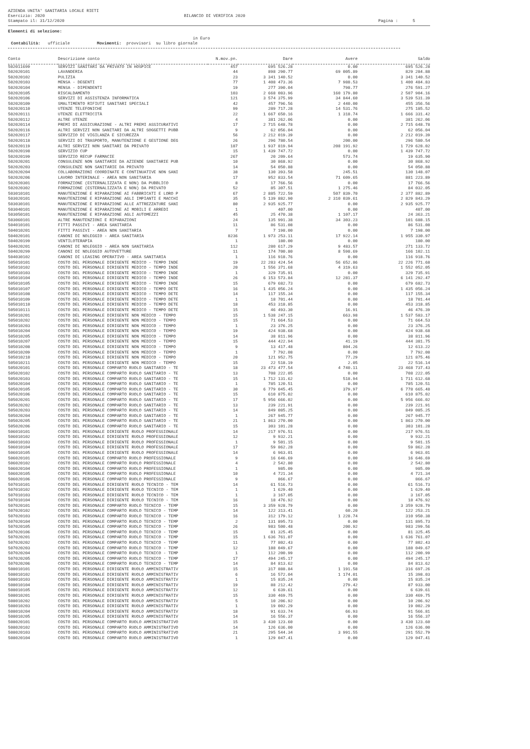AZIENDA UNITA' SANITARIA LOCALE RIETI
Esercizio: 2020 BILANCIO DI VERIFICA 2020
Stampato il: 31/12/2020 Pagina : 5
Elementi di selezione:
in Euro
Contabilità: ufficiale Movimenti: provvisori su libro giornale
| Conto | Descrizione conto | N.mov.pn. | Dare | Avere | Saldo |
| --- | --- | --- | --- | --- | --- |
| 502011699 | SERVIZI SANITARI DA PRIVATO IN HOSPICE | 457 | 695 526.28 | 0.00 | 695 526.28 |
| 502020101 | LAVANDERIA | 44 | 898 290.77 | 69 005.89 | 829 284.88 |
| 502020102 | PULIZIA | 23 | 3 341 140.52 | 0.00 | 3 341 140.52 |
| 502020103 | MENSA - DEGENTI | 77 | 1 408 473.36 | 7 988.53 | 1 400 484.83 |
| 502020104 | MENSA - DIPENDENTI | 19 | 277 390.04 | 798.77 | 276 591.27 |
| 502020105 | RISCALDAMENTO | 103 | 2 668 083.96 | 160 179.80 | 2 507 904.16 |
| 502020106 | SERVIZI DI ASSISTENZA INFORMATICA | 121 | 3 574 375.99 | 34 844.60 | 3 539 531.39 |
| 502020109 | SMALTIMENTO RIFIUTI SANITARI SPECIALI | 42 | 457 796.56 | 2 440.00 | 455 356.56 |
| 502020110 | UTENZE TELEFONICHE | 99 | 289 717.28 | 14 531.76 | 275 185.52 |
| 502020111 | UTENZE ELETTRICITÀ | 22 | 1 667 650.16 | 1 318.74 | 1 666 331.42 |
| 502020112 | ALTRE UTENZE | 4 | 381 262.06 | 0.00 | 381 262.06 |
| 502020114 | PREMI DI ASSICURAZIONE - ALTRI PREMI ASSICURATIVI | 17 | 2 715 648.78 | 0.00 | 2 715 648.78 |
| 502020116 | ALTRI SERVIZI NON SANITARI DA ALTRI SOGGETTI PUBB | 9 | 62 056.04 | 0.00 | 62 056.04 |
| 502020117 | SERVIZIO DI VIGILANZA E SICUREZZA | 56 | 2 212 019.39 | 0.00 | 2 212 019.39 |
| 502020118 | SERVIZI DI TRASPORTO, MANUTENZIONE E GESTIONE DEG | 26 | 296 780.54 | 200.00 | 296 580.54 |
| 502020119 | ALTRI SERVIZI NON SANITARI DA PRIVATO | 187 | 1 937 819.94 | 208 191.92 | 1 729 628.02 |
| 502020198 | SERVIZIO CUP | 15 | 1 439 747.72 | 0.00 | 1 439 747.72 |
| 502020199 | SERVIZIO RECUP FARMACIE | 267 | 20 209.64 | 573.74 | 19 635.90 |
| 502020201 | CONSULENZE NON SANITARIE DA AZIENDE SANITARIE PUB | 10 | 30 868.92 | 0.00 | 30 868.92 |
| 502020203 | CONSULENZE NON SANITARIE DA PRIVATO | 14 | 54 050.88 | 0.00 | 54 050.88 |
| 502020204 | COLLABORAZIONI COORDINATE E CONTINUATIVE NON SANI | 38 | 130 393.58 | 245.51 | 130 148.07 |
| 502020206 | LAVORO INTERINALE - AREA NON SANITARIA | 17 | 952 833.54 | 71 609.65 | 881 223.89 |
| 502020301 | FORMAZIONE (ESTERNALIZZATA E NON) DA PUBBLICO | 8 | 17 766.56 | 0.00 | 17 766.56 |
| 502020302 | FORMAZIONE (ESTERNALIZZATA E NON) DA PRIVATO | 52 | 85 307.51 | 1 275.46 | 84 032.05 |
| 503010101 | MANUTENZIONE E RIPARAZIONE AI FABBRICATI E LORO P | 67 | 2 885 722.59 | 507 839.70 | 2 377 882.89 |
| 503020101 | MANUTENZIONE E RIPARAZIONE AGLI IMPIANTI E MACCHI | 35 | 5 139 882.90 | 2 310 039.61 | 2 829 843.29 |
| 503030101 | MANUTENZIONE E RIPARAZIONE ALLE ATTREZZATURE SANI | 80 | 2 935 925.77 | 0.00 | 2 935 925.77 |
| 503040101 | MANUTENZIONE E RIPARAZIONE AI MOBILI E ARREDI | 1 | 407.00 | 0.00 | 407.00 |
| 503050101 | MANUTENZIONE E RIPARAZIONE AGLI AUTOMEZZI | 45 | 25 470.38 | 1 107.17 | 24 363.21 |
| 503060101 | ALTRE MANUTENZIONI E RIPARAZIONI | 24 | 135 991.38 | 34 303.23 | 101 688.15 |
| 504010101 | FITTI PASSIVI - AREA SANITARIA | 11 | 86 531.08 | 0.00 | 86 531.08 |
| 504010201 | FITTI PASSIVI - AREA NON SANITARIA | 7 | 7 198.00 | 0.00 | 7 198.00 |
| 504020101 | CANONI DI NOLEGGIO - AREA SANITARIA | 8236 | 1 973 253.11 | 17 922.14 | 1 955 330.97 |
| 504020199 | VENTILOTERAPIA | 1 | 180.00 | 0.00 | 180.00 |
| 504020201 | CANONI DI NOLEGGIO - AREA NON SANITARIA | 112 | 280 617.29 | 9 483.57 | 271 133.72 |
| 504020299 | CANONI DI NOLEGGIO AUTOVETTURE | 11 | 174 700.80 | 8 598.69 | 166 102.11 |
| 504030102 | CANONI DI LEASING OPERATIVO - AREA SANITARIA | 1 | 116 918.76 | 0.00 | 116 918.76 |
| 505010101 | COSTO DEL PERSONALE DIRIGENTE MEDICO - TEMPO INDE | 19 | 22 283 424.54 | 56 652.86 | 22 226 771.68 |
| 505010102 | COSTO DEL PERSONALE DIRIGENTE MEDICO - TEMPO INDE | 20 | 1 556 371.68 | 4 319.63 | 1 552 052.05 |
| 505010103 | COSTO DEL PERSONALE DIRIGENTE MEDICO - TEMPO INDE | 1 | 329 735.91 | 0.00 | 329 735.91 |
| 505010104 | COSTO DEL PERSONALE DIRIGENTE MEDICO - TEMPO INDE | 26 | 6 153 573.84 | 12 281.37 | 6 141 292.47 |
| 505010105 | COSTO DEL PERSONALE DIRIGENTE MEDICO - TEMPO INDE | 15 | 679 682.73 | 0.00 | 679 682.73 |
| 505010107 | COSTO DEL PERSONALE DIRIGENTE MEDICO - TEMPO DETE | 16 | 1 435 056.24 | 0.00 | 1 435 056.24 |
| 505010108 | COSTO DEL PERSONALE DIRIGENTE MEDICO - TEMPO DETE | 14 | 117 155.34 | 0.00 | 117 155.34 |
| 505010109 | COSTO DEL PERSONALE DIRIGENTE MEDICO - TEMPO DETE | 1 | 18 701.44 | 0.00 | 18 701.44 |
| 505010110 | COSTO DEL PERSONALE DIRIGENTE MEDICO - TEMPO DETE | 18 | 453 318.85 | 0.00 | 453 318.85 |
| 505010111 | COSTO DEL PERSONALE DIRIGENTE MEDICO - TEMPO DETE | 15 | 46 493.30 | 16.91 | 46 476.39 |
| 505010201 | COSTO DEL PERSONALE DIRIGENTE NON MEDICO - TEMPO | 15 | 1 538 247.15 | 663.98 | 1 537 583.17 |
| 505010202 | COSTO DEL PERSONALE DIRIGENTE NON MEDICO - TEMPO | 15 | 71 664.53 | 0.00 | 71 664.53 |
| 505010203 | COSTO DEL PERSONALE DIRIGENTE NON MEDICO - TEMPO | 1 | 23 376.25 | 0.00 | 23 376.25 |
| 505010204 | COSTO DEL PERSONALE DIRIGENTE NON MEDICO - TEMPO | 19 | 424 938.68 | 0.00 | 424 938.68 |
| 505010205 | COSTO DEL PERSONALE DIRIGENTE NON MEDICO - TEMPO | 14 | 38 811.96 | 0.00 | 38 811.96 |
| 505010207 | COSTO DEL PERSONALE DIRIGENTE NON MEDICO - TEMPO | 15 | 444 422.94 | 41.19 | 444 381.75 |
| 505010208 | COSTO DEL PERSONALE DIRIGENTE NON MEDICO - TEMPO | 9 | 13 417.48 | 804.26 | 12 613.22 |
| 505010209 | COSTO DEL PERSONALE DIRIGENTE NON MEDICO - TEMPO | 1 | 7 792.08 | 0.00 | 7 792.08 |
| 505010210 | COSTO DEL PERSONALE DIRIGENTE NON MEDICO - TEMPO | 20 | 121 952.75 | 77.29 | 121 875.46 |
| 505010211 | COSTO DEL PERSONALE DIRIGENTE NON MEDICO - TEMPO | 15 | 22 518.19 | 2.05 | 22 516.14 |
| 505020101 | COSTO DEL PERSONALE COMPARTO RUOLO SANITARIO - TE | 18 | 23 473 477.54 | 4 740.11 | 23 468 737.43 |
| 505020102 | COSTO DEL PERSONALE COMPARTO RUOLO SANITARIO - TE | 13 | 708 222.05 | 0.00 | 708 222.05 |
| 505020103 | COSTO DEL PERSONALE COMPARTO RUOLO SANITARIO - TE | 15 | 1 712 131.62 | 518.94 | 1 711 612.68 |
| 505020104 | COSTO DEL PERSONALE COMPARTO RUOLO SANITARIO - TE | 1 | 785 120.51 | 0.00 | 785 120.51 |
| 505020105 | COSTO DEL PERSONALE COMPARTO RUOLO SANITARIO - TE | 30 | 6 779 045.45 | 379.97 | 6 778 665.48 |
| 505020106 | COSTO DEL PERSONALE COMPARTO RUOLO SANITARIO - TE | 15 | 610 875.02 | 0.00 | 610 875.02 |
| 505020201 | COSTO DEL PERSONALE COMPARTO RUOLO SANITARIO - TE | 17 | 5 956 666.02 | 0.00 | 5 956 666.02 |
| 505020202 | COSTO DEL PERSONALE COMPARTO RUOLO SANITARIO - TE | 13 | 239 221.91 | 0.00 | 239 221.91 |
| 505020203 | COSTO DEL PERSONALE COMPARTO RUOLO SANITARIO - TE | 14 | 849 085.25 | 0.00 | 849 085.25 |
| 505020204 | COSTO DEL PERSONALE COMPARTO RUOLO SANITARIO - TE | 1 | 267 945.77 | 0.00 | 267 945.77 |
| 505020205 | COSTO DEL PERSONALE COMPARTO RUOLO SANITARIO - TE | 21 | 1 863 270.00 | 0.00 | 1 863 270.00 |
| 505020206 | COSTO DEL PERSONALE COMPARTO RUOLO SANITARIO - TE | 15 | 303 101.28 | 0.00 | 303 101.28 |
| 506010101 | COSTO DEL PERSONALE DIRIGENTE RUOLO PROFESSIONALE | 14 | 217 976.51 | 0.00 | 217 976.51 |
| 506010102 | COSTO DEL PERSONALE DIRIGENTE RUOLO PROFESSIONALE | 12 | 9 932.21 | 0.00 | 9 932.21 |
| 506010103 | COSTO DEL PERSONALE DIRIGENTE RUOLO PROFESSIONALE | 1 | 9 501.15 | 0.00 | 9 501.15 |
| 506010104 | COSTO DEL PERSONALE DIRIGENTE RUOLO PROFESSIONALE | 17 | 59 862.28 | 0.00 | 59 862.28 |
| 506010105 | COSTO DEL PERSONALE DIRIGENTE RUOLO PROFESSIONALE | 14 | 6 963.01 | 0.00 | 6 963.01 |
| 506020101 | COSTO DEL PERSONALE COMPARTO RUOLO PROFESSIONALE | 9 | 16 646.69 | 0.00 | 16 646.69 |
| 506020102 | COSTO DEL PERSONALE COMPARTO RUOLO PROFESSIONALE | 4 | 2 542.80 | 0.00 | 2 542.80 |
| 506020104 | COSTO DEL PERSONALE COMPARTO RUOLO PROFESSIONALE | 1 | 985.09 | 0.00 | 985.09 |
| 506020105 | COSTO DEL PERSONALE COMPARTO RUOLO PROFESSIONALE | 10 | 4 721.34 | 0.00 | 4 721.34 |
| 506020106 | COSTO DEL PERSONALE COMPARTO RUOLO PROFESSIONALE | 9 | 866.67 | 0.00 | 866.67 |
| 507010101 | COSTO DEL PERSONALE DIRIGENTE RUOLO TECNICO - TEM | 14 | 61 516.73 | 0.00 | 61 516.73 |
| 507010102 | COSTO DEL PERSONALE DIRIGENTE RUOLO TECNICO - TEM | 1 | 1 629.40 | 0.00 | 1 629.40 |
| 507010103 | COSTO DEL PERSONALE DIRIGENTE RUOLO TECNICO - TEM | 1 | 3 167.05 | 0.00 | 3 167.05 |
| 507010104 | COSTO DEL PERSONALE DIRIGENTE RUOLO TECNICO - TEM | 16 | 18 476.92 | 0.00 | 18 476.92 |
| 507020101 | COSTO DEL PERSONALE COMPARTO RUOLO TECNICO - TEMP | 15 | 3 359 928.79 | 0.00 | 3 359 928.79 |
| 507020102 | COSTO DEL PERSONALE COMPARTO RUOLO TECNICO - TEMP | 14 | 122 313.41 | 60.20 | 122 253.21 |
| 507020103 | COSTO DEL PERSONALE COMPARTO RUOLO TECNICO - TEMP | 16 | 312 179.12 | 1 228.74 | 310 950.38 |
| 507020104 | COSTO DEL PERSONALE COMPARTO RUOLO TECNICO - TEMP | 2 | 131 895.73 | 0.00 | 131 895.73 |
| 507020105 | COSTO DEL PERSONALE COMPARTO RUOLO TECNICO - TEMP | 26 | 983 500.48 | 200.92 | 983 299.56 |
| 507020106 | COSTO DEL PERSONALE COMPARTO RUOLO TECNICO - TEMP | 15 | 81 325.45 | 0.00 | 81 325.45 |
| 507020201 | COSTO DEL PERSONALE COMPARTO RUOLO TECNICO - TEMP | 15 | 1 636 761.07 | 0.00 | 1 636 761.07 |
| 507020202 | COSTO DEL PERSONALE COMPARTO RUOLO TECNICO - TEMP | 11 | 77 802.43 | 0.00 | 77 802.43 |
| 507020203 | COSTO DEL PERSONALE COMPARTO RUOLO TECNICO - TEMP | 12 | 188 049.67 | 0.00 | 188 049.67 |
| 507020204 | COSTO DEL PERSONALE COMPARTO RUOLO TECNICO - TEMP | 1 | 112 200.99 | 0.00 | 112 200.99 |
| 507020205 | COSTO DEL PERSONALE COMPARTO RUOLO TECNICO - TEMP | 17 | 494 245.17 | 0.00 | 494 245.17 |
| 507020206 | COSTO DEL PERSONALE COMPARTO RUOLO TECNICO - TEMP | 14 | 84 813.62 | 0.00 | 84 813.62 |
| 508010101 | COSTO DEL PERSONALE DIRIGENTE RUOLO AMMINISTRATIV | 15 | 317 888.84 | 1 191.58 | 316 697.26 |
| 508010102 | COSTO DEL PERSONALE DIRIGENTE RUOLO AMMINISTRATIV | 6 | 16 572.04 | 1 174.01 | 15 398.03 |
| 508010103 | COSTO DEL PERSONALE DIRIGENTE RUOLO AMMINISTRATIV | 1 | 15 835.24 | 0.00 | 15 835.24 |
| 508010104 | COSTO DEL PERSONALE DIRIGENTE RUOLO AMMINISTRATIV | 19 | 88 212.42 | 279.42 | 87 933.00 |
| 508010105 | COSTO DEL PERSONALE DIRIGENTE RUOLO AMMINISTRATIV | 12 | 6 639.61 | 0.00 | 6 639.61 |
| 508010201 | COSTO DEL PERSONALE DIRIGENTE RUOLO AMMINISTRATIV | 15 | 330 469.75 | 0.00 | 330 469.75 |
| 508010202 | COSTO DEL PERSONALE DIRIGENTE RUOLO AMMINISTRATIV | 5 | 10 206.92 | 0.00 | 10 206.92 |
| 508010203 | COSTO DEL PERSONALE DIRIGENTE RUOLO AMMINISTRATIV | 1 | 19 002.29 | 0.00 | 19 002.29 |
| 508010204 | COSTO DEL PERSONALE DIRIGENTE RUOLO AMMINISTRATIV | 18 | 91 633.74 | 66.93 | 91 566.81 |
| 508010205 | COSTO DEL PERSONALE DIRIGENTE RUOLO AMMINISTRATIV | 14 | 16 556.37 | 0.00 | 16 556.37 |
| 508020101 | COSTO DEL PERSONALE COMPARTO RUOLO AMMINISTRATIVO | 15 | 3 430 123.60 | 0.00 | 3 430 123.60 |
| 508020102 | COSTO DEL PERSONALE COMPARTO RUOLO AMMINISTRATIVO | 14 | 126 636.00 | 0.00 | 126 636.00 |
| 508020103 | COSTO DEL PERSONALE COMPARTO RUOLO AMMINISTRATIVO | 21 | 295 544.34 | 3 991.55 | 291 552.79 |
| 508020104 | COSTO DEL PERSONALE COMPARTO RUOLO AMMINISTRATIVO | 1 | 129 047.41 | 0.00 | 129 047.41 |